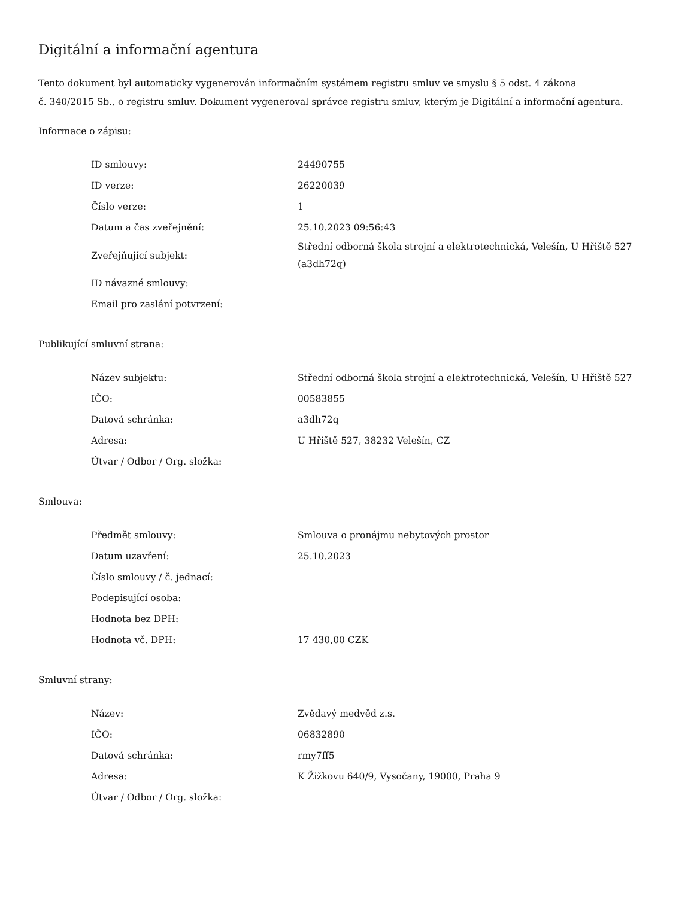Digitální a informační agentura
Tento dokument byl automaticky vygenerován informačním systémem registru smluv ve smyslu § 5 odst. 4 zákona
č. 340/2015 Sb., o registru smluv. Dokument vygeneroval správce registru smluv, kterým je Digitální a informační agentura.
Informace o zápisu:
| ID smlouvy: | 24490755 |
| ID verze: | 26220039 |
| Číslo verze: | 1 |
| Datum a čas zveřejnění: | 25.10.2023 09:56:43 |
| Zveřejňující subjekt: | Střední odborná škola strojní a elektrotechnická, Velešín, U Hřiště 527 (a3dh72q) |
| ID návazné smlouvy: | |
| Email pro zaslání potvrzení: | |
Publikující smluvní strana:
| Název subjektu: | Střední odborná škola strojní a elektrotechnická, Velešín, U Hřiště 527 |
| IČO: | 00583855 |
| Datová schránka: | a3dh72q |
| Adresa: | U Hřiště 527, 38232 Velešín, CZ |
| Útvar / Odbor / Org. složka: | |
Smlouva:
| Předmět smlouvy: | Smlouva o pronájmu nebytových prostor |
| Datum uzavření: | 25.10.2023 |
| Číslo smlouvy / č. jednací: | |
| Podepisující osoba: | |
| Hodnota bez DPH: | |
| Hodnota vč. DPH: | 17 430,00 CZK |
Smluvní strany:
| Název: | Zvědavý medvěd z.s. |
| IČO: | 06832890 |
| Datová schránka: | rmy7ff5 |
| Adresa: | K Žižkovu 640/9, Vysočany, 19000, Praha 9 |
| Útvar / Odbor / Org. složka: | |